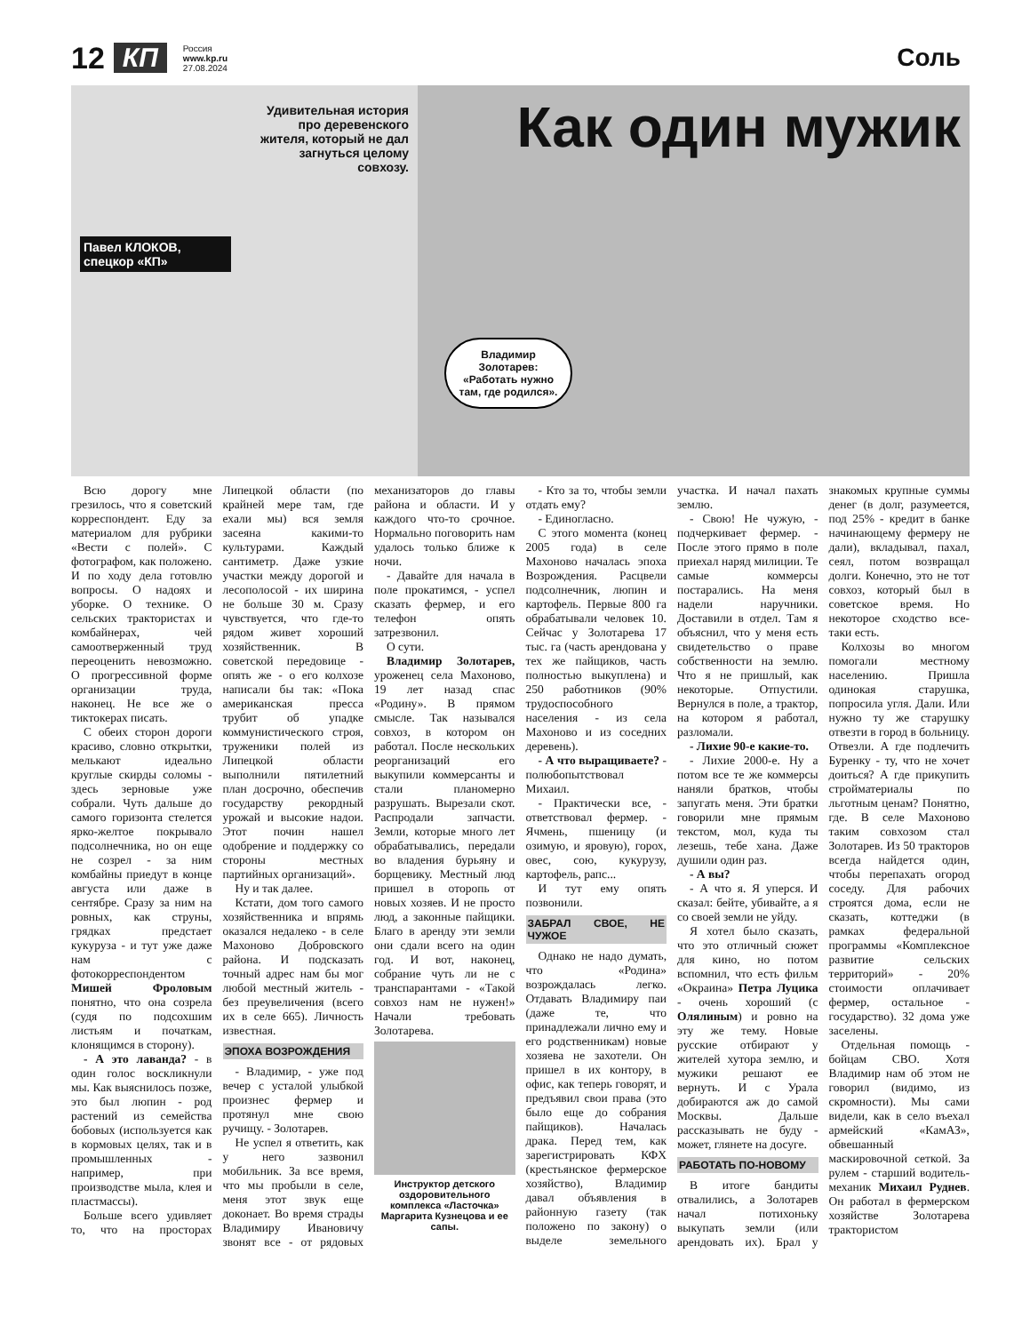12 КП
Россия
www.kp.ru
27.08.2024
Соль
Павел КЛОКОВ, спецкор «КП»
Удивительная история про деревенского жителя, который не дал загнуться целому совхозу.
Как один мужик
Владимир Золотарев: «Работать нужно там, где родился».
Всю дорогу мне грезилось, что я советский корреспондент. Еду за материалом для рубрики «Вести с полей». С фотографом, как положено. И по ходу дела готовлю вопросы. О надоях и уборке. О технике. О сельских трактористах и комбайнерах, чей самоотверженный труд переоценить невозможно. О прогрессивной форме организации труда, наконец. Не все же о тиктокерах писать.
С обеих сторон дороги красиво, словно открытки, мелькают идеально круглые скирды соломы - здесь зерновые уже собрали. Чуть дальше до самого горизонта стелется ярко-желтое покрывало подсолнечника, но он еще не созрел - за ним комбайны приедут в конце августа или даже в сентябре. Сразу за ним на ровных, как струны, грядках предстает кукуруза - и тут уже даже нам с фотокорреспондентом Мишей Фроловым понятно, что она созрела (судя по подсохшим листьям и початкам, клонящимся в сторону).
- А это лаванда? - в один голос воскликнули мы. Как выяснилось позже, это был люпин - род растений из семейства бобовых (используется как в кормовых целях, так и в промышленных - например, при производстве мыла, клея и пластмассы).
Больше всего удивляет то, что на просторах Липецкой области (по крайней мере там, где ехали мы) вся земля засеяна какими-то культурами. Каждый сантиметр. Даже узкие участки между дорогой и лесополосой - их ширина не больше 30 м. Сразу чувствуется, что где-то рядом живет хороший хозяйственник. В советской передовице - опять же - о его колхозе написали бы так: «Пока американская пресса трубит об упадке коммунистического строя, труженики полей из Липецкой области выполнили пятилетний план досрочно, обеспечив государству рекордный урожай и высокие надои. Этот почин нашел одобрение и поддержку со стороны местных партийных организаций».
Ну и так далее.
Кстати, дом того самого хозяйственника и впрямь оказался недалеко - в селе Махоново Добровского района. И подсказать точный адрес нам бы мог любой местный житель - без преувеличения (всего их в селе 665). Личность известная.
ЭПОХА ВОЗРОЖДЕНИЯ
- Владимир, - уже под вечер с усталой улыбкой произнес фермер и протянул мне свою ручищу. - Золотарев.
Не успел я ответить, как у него зазвонил мобильник. За все время, что мы пробыли в селе, меня этот звук еще доконает. Во время страды Владимиру Ивановичу звонят все - от рядовых механизаторов до главы района и области. И у каждого что-то срочное. Нормально поговорить нам удалось только ближе к ночи.
- Давайте для начала в поле прокатимся, - успел сказать фермер, и его телефон опять затрезвонил.
О сути.
Владимир Золотарев, уроженец села Махоново, 19 лет назад спас «Родину». В прямом смысле. Так назывался совхоз, в котором он работал. После нескольких реорганизаций его выкупили коммерсанты и стали планомерно разрушать. Вырезали скот. Распродали запчасти. Земли, которые много лет обрабатывались, передали во владения бурьяну и борщевику. Местный люд пришел в оторопь от новых хозяев. И не просто люд, а законные пайщики. Благо в аренду эти земли они сдали всего на один год. И вот, наконец, собрание чуть ли не с транспарантами - «Такой совхоз нам не нужен!» Начали требовать Золотарева.
Инструктор детского оздоровительного комплекса «Ласточка» Маргарита Кузнецова и ее сапы.
- Кто за то, чтобы земли отдать ему?
- Единогласно.
С этого момента (конец 2005 года) в селе Махоново началась эпоха Возрождения. Расцвели подсолнечник, люпин и картофель. Первые 800 га обрабатывали человек 10. Сейчас у Золотарева 17 тыс. га (часть арендована у тех же пайщиков, часть полностью выкуплена) и 250 работников (90% трудоспособного населения - из села Махоново и из соседних деревень).
- А что выращиваете? - полюбопытствовал Михаил.
- Практически все, - ответствовал фермер. - Ячмень, пшеницу (и озимую, и яровую), горох, овес, сою, кукурузу, картофель, рапс...
И тут ему опять позвонили.
ЗАБРАЛ СВОЕ, НЕ ЧУЖОЕ
Однако не надо думать, что «Родина» возрождалась легко. Отдавать Владимиру паи (даже те, что принадлежали лично ему и его родственникам) новые хозяева не захотели. Он пришел в их контору, в офис, как теперь говорят, и предъявил свои права (это было еще до собрания пайщиков). Началась драка. Перед тем, как зарегистрировать КФХ (крестьянское фермерское хозяйство), Владимир давал объявления в районную газету (так положено по закону) о выделе земельного участка. И начал пахать землю.
- Свою! Не чужую, - подчеркивает фермер. - После этого прямо в поле приехал наряд милиции. Те самые коммерсы постарались. На меня надели наручники. Доставили в отдел. Там я объяснил, что у меня есть свидетельство о праве собственности на землю. Что я не пришлый, как некоторые. Отпустили. Вернулся в поле, а трактор, на котором я работал, разломали.
- Лихие 90-е какие-то.
- Лихие 2000-е. Ну а потом все те же коммерсы наняли братков, чтобы запугать меня. Эти братки говорили мне прямым текстом, мол, куда ты лезешь, тебе хана. Даже душили один раз.
- А вы?
- А что я. Я уперся. И сказал: бейте, убивайте, а я со своей земли не уйду.
Я хотел было сказать, что это отличный сюжет для кино, но потом вспомнил, что есть фильм «Окраина» Петра Луцика - очень хороший (с Олялиным) и ровно на эту же тему. Новые русские отбирают у жителей хутора землю, и мужики решают ее вернуть. И с Урала добираются аж до самой Москвы. Дальше рассказывать не буду - может, глянете на досуге.
РАБОТАТЬ ПО-НОВОМУ
В итоге бандиты отвалились, а Золотарев начал потихоньку выкупать земли (или арендовать их). Брал у знакомых крупные суммы денег (в долг, разумеется, под 25% - кредит в банке начинающему фермеру не дали), вкладывал, пахал, сеял, потом возвращал долги. Конечно, это не тот совхоз, который был в советское время. Но некоторое сходство все-таки есть.
Колхозы во многом помогали местному населению. Пришла одинокая старушка, попросила угля. Дали. Или нужно ту же старушку отвезти в город в больницу. Отвезли. А где подлечить Буренку - ту, что не хочет доиться? А где прикупить стройматериалы по льготным ценам? Понятно, где. В селе Махоново таким совхозом стал Золотарев. Из 50 тракторов всегда найдется один, чтобы перепахать огород соседу. Для рабочих строятся дома, если не сказать, коттеджи (в рамках федеральной программы «Комплексное развитие сельских территорий» - 20% стоимости оплачивает фермер, остальное - государство). 32 дома уже заселены.
Отдельная помощь - бойцам СВО. Хотя Владимир нам об этом не говорил (видимо, из скромности). Мы сами видели, как в село въехал армейский «КамАЗ», обвешанный маскировочной сеткой. За рулем - старший водитель-механик Михаил Руднев. Он работал в фермерском хозяйстве Золотарева трактористом